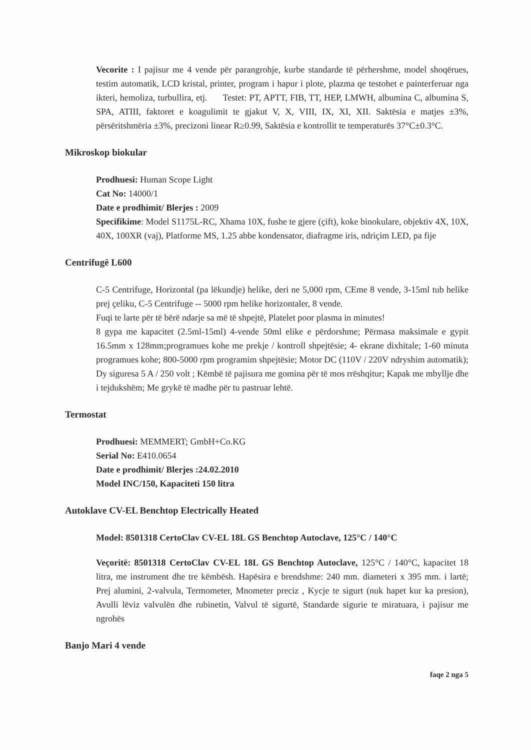Vecorite : I pajisur me 4 vende për parangrohje, kurbe standarde të përhershme, model shoqërues, testim automatik, LCD kristal, printer, program i hapur i plote, plazma qe testohet e painterferuar nga ikteri, hemoliza, turbullira, etj. Testet: PT, APTT, FIB, TT, HEP, LMWH, albumina C, albumina S, SPA, ATIII, faktoret e koagulimit te gjakut V, X, VIII, IX, XI, XII. Saktësia e matjes ±3%, përsëritshmëria ±3%, precizoni linear R≥0.99, Saktësia e kontrollit te temperaturës 37°C±0.3°C.
Mikroskop biokular
Prodhuesi: Human Scope Light
Cat No: 14000/1
Date e prodhimit/ Blerjes : 2009
Specifikime: Model S1175L-RC, Xhama 10X, fushe te gjere (çift), koke binokulare, objektiv 4X, 10X, 40X, 100XR (vaj), Platforme MS, 1.25 abbe kondensator, diafragme iris, ndriçim LED, pa fije
Centrifugë L600
C-5 Centrifuge, Horizontal (pa lëkundje) helike, deri ne 5,000 rpm, CEme 8 vende, 3-15ml tub helike prej çeliku, C-5 Centrifuge -- 5000 rpm helike horizontaler, 8 vende.
Fuqi te larte për të bërë ndarje sa më të shpejtë, Platelet poor plasma in minutes!
8 gypa me kapacitet (2.5ml-15ml) 4-vende 50ml elike e përdorshme; Përmasa maksimale e gypit 16.5mm x 128mm;programues kohe me prekje / kontroll shpejtësie; 4- ekrane dixhitale; 1-60 minuta programues kohe; 800-5000 rpm programim shpejtësie; Motor DC (110V / 220V ndryshim automatik); Dy siguresa 5 A / 250 volt ; Këmbë të pajisura me gomina për të mos rrëshqitur; Kapak me mbyllje dhe i tejdukshëm; Me grykë të madhe për tu pastruar lehtë.
Termostat
Prodhuesi: MEMMERT; GmbH+Co.KG
Serial No: E410.0654
Date e prodhimit/ Blerjes :24.02.2010
Model INC/150, Kapaciteti 150 litra
Autoklave CV-EL Benchtop Electrically Heated
Model: 8501318 CertoClav CV-EL 18L GS Benchtop Autoclave, 125°C / 140°C
Veçoritë: 8501318 CertoClav CV-EL 18L GS Benchtop Autoclave, 125°C / 140°C, kapacitet 18 litra, me instrument dhe tre këmbësh. Hapësira e brendshme: 240 mm. diameteri x 395 mm. i lartë; Prej alumini, 2-valvula, Termometer, Mnometer preciz , Kycje te sigurt (nuk hapet kur ka presion), Avulli lëviz valvulën dhe rubinetin, Valvul të sigurtë, Standarde sigurie te miratuara, i pajisur me ngrohës
Banjo Mari 4 vende
faqe 2 nga 5